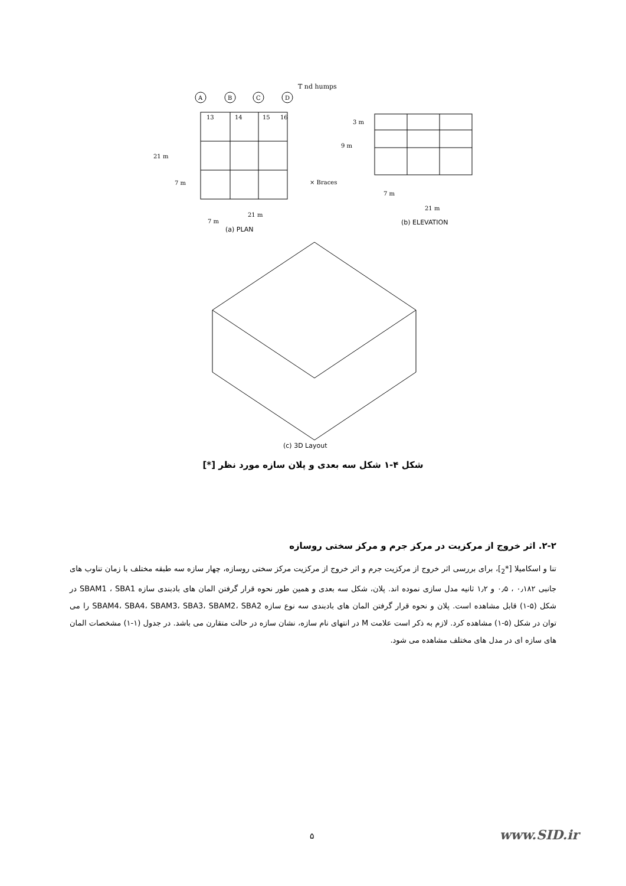T nd humps
A
B
C
D
13
14
15
16
21 m
7 m
× Braces
21 m
7 m
3 m
9 m
7 m
21 m
(a) PLAN
(b) ELEVATION
(c) 3D Layout
شکل ۴-۱ شکل سه بعدی و پلان سازه مورد نظر [*]
۲-۲. اثر خروج از مرکزیت در مرکز جرم و مرکز سختی روسازه
تنا و اسکامیلا [*<sub>2</sub>]، برای بررسی اثر خروج از مرکزیت جرم و اثر خروج از مرکزیت مرکز سختی روسازه، چهار سازه سه طبقه مختلف با زمان تناوب های جانبی ۰٫۱۸۲ ، ۰٫۵ و ۱٫۲ ثانیه مدل سازی نموده اند. پلان، شکل سه بعدی و همین طور نحوه قرار گرفتن المان های بادبندی سازه SBAM1 ، SBA1 در شکل (۵-۱) قابل مشاهده است. پلان و نحوه قرار گرفتن المان های بادبندی سه نوع سازه SBAM4، SBA4، SBAM3، SBA3، SBAM2، SBA2 را می توان در شکل (۵-۱) مشاهده کرد. لازم به ذکر است علامت M در انتهای نام سازه، نشان سازه در حالت متقارن می باشد. در جدول (۱-۱) مشخصات المان های سازه ای در مدل های مختلف مشاهده می شود.
۵ www.SID.ir